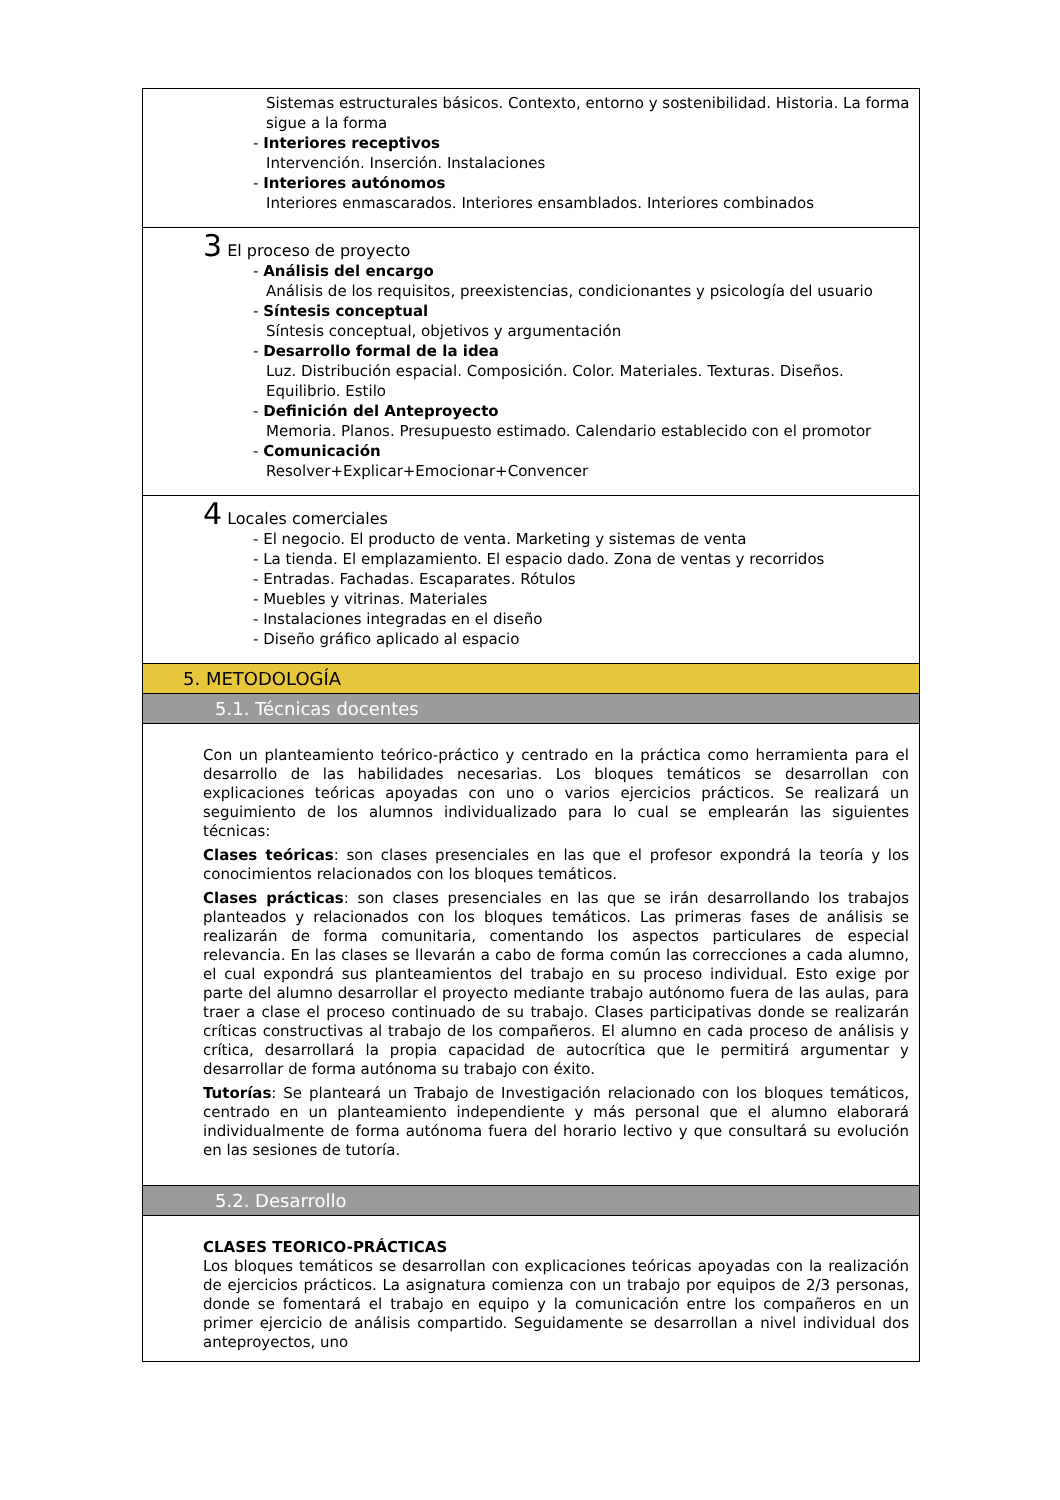Sistemas estructurales básicos. Contexto, entorno y sostenibilidad. Historia. La forma sigue a la forma
- Interiores receptivos
Intervención. Inserción. Instalaciones
- Interiores autónomos
Interiores enmascarados. Interiores ensamblados. Interiores combinados
3 El proceso de proyecto
- Análisis del encargo
Análisis de los requisitos, preexistencias, condicionantes y psicología del usuario
- Síntesis conceptual
Síntesis conceptual, objetivos y argumentación
- Desarrollo formal de la idea
Luz. Distribución espacial. Composición. Color. Materiales. Texturas. Diseños. Equilibrio. Estilo
- Definición del Anteproyecto
Memoria. Planos. Presupuesto estimado. Calendario establecido con el promotor
- Comunicación
Resolver+Explicar+Emocionar+Convencer
4 Locales comerciales
- El negocio. El producto de venta. Marketing y sistemas de venta
- La tienda. El emplazamiento. El espacio dado. Zona de ventas y recorridos
- Entradas. Fachadas. Escaparates. Rótulos
- Muebles y vitrinas. Materiales
- Instalaciones integradas en el diseño
- Diseño gráfico aplicado al espacio
5. METODOLOGÍA
5.1. Técnicas docentes
Con un planteamiento teórico-práctico y centrado en la práctica como herramienta para el desarrollo de las habilidades necesarias. Los bloques temáticos se desarrollan con explicaciones teóricas apoyadas con uno o varios ejercicios prácticos. Se realizará un seguimiento de los alumnos individualizado para lo cual se emplearán las siguientes técnicas:
Clases teóricas: son clases presenciales en las que el profesor expondrá la teoría y los conocimientos relacionados con los bloques temáticos.
Clases prácticas: son clases presenciales en las que se irán desarrollando los trabajos planteados y relacionados con los bloques temáticos. Las primeras fases de análisis se realizarán de forma comunitaria, comentando los aspectos particulares de especial relevancia. En las clases se llevarán a cabo de forma común las correcciones a cada alumno, el cual expondrá sus planteamientos del trabajo en su proceso individual. Esto exige por parte del alumno desarrollar el proyecto mediante trabajo autónomo fuera de las aulas, para traer a clase el proceso continuado de su trabajo. Clases participativas donde se realizarán críticas constructivas al trabajo de los compañeros. El alumno en cada proceso de análisis y crítica, desarrollará la propia capacidad de autocrítica que le permitirá argumentar y desarrollar de forma autónoma su trabajo con éxito.
Tutorías: Se planteará un Trabajo de Investigación relacionado con los bloques temáticos, centrado en un planteamiento independiente y más personal que el alumno elaborará individualmente de forma autónoma fuera del horario lectivo y que consultará su evolución en las sesiones de tutoría.
5.2. Desarrollo
CLASES TEORICO-PRÁCTICAS
Los bloques temáticos se desarrollan con explicaciones teóricas apoyadas con la realización de ejercicios prácticos. La asignatura comienza con un trabajo por equipos de 2/3 personas, donde se fomentará el trabajo en equipo y la comunicación entre los compañeros en un primer ejercicio de análisis compartido. Seguidamente se desarrollan a nivel individual dos anteproyectos, uno